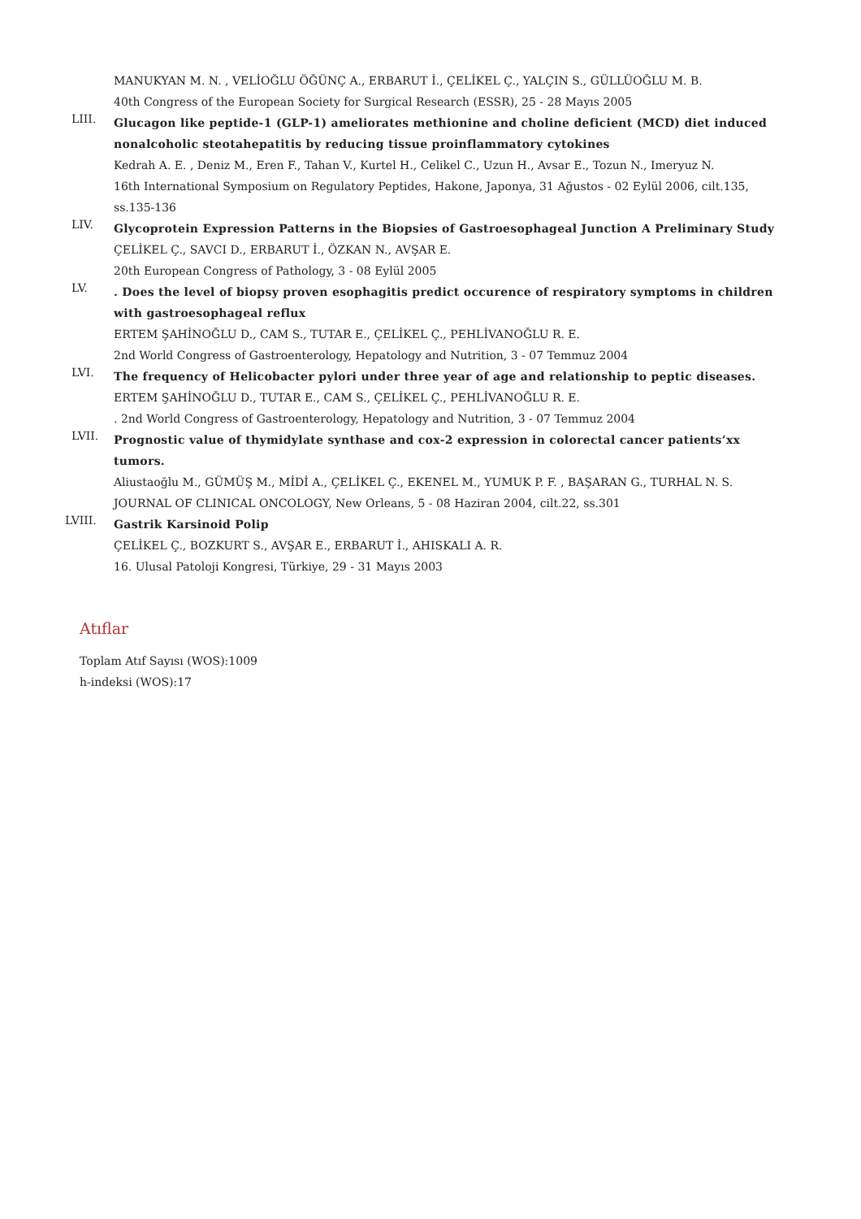MANUKYAN M. N. , VELİOĞLU ÖĞÜNÇ A., ERBARUT İ., ÇELİKEL Ç., YALÇIN S., GÜLLÜOĞLU M. B.
40th Congress of the European Society for Surgical Research (ESSR), 25 - 28 Mayıs 2005
LIII.
Glucagon like peptide-1 (GLP-1) ameliorates methionine and choline deficient (MCD) diet induced nonalcoholic steotahepatitis by reducing tissue proinflammatory cytokines
Kedrah A. E. , Deniz M., Eren F., Tahan V., Kurtel H., Celikel C., Uzun H., Avsar E., Tozun N., Imeryuz N.
16th International Symposium on Regulatory Peptides, Hakone, Japonya, 31 Ağustos - 02 Eylül 2006, cilt.135, ss.135-136
LIV.
Glycoprotein Expression Patterns in the Biopsies of Gastroesophageal Junction A Preliminary Study
ÇELİKEL Ç., SAVCI D., ERBARUT İ., ÖZKAN N., AVŞAR E.
20th European Congress of Pathology, 3 - 08 Eylül 2005
LV.
. Does the level of biopsy proven esophagitis predict occurence of respiratory symptoms in children with gastroesophageal reflux
ERTEM ŞAHİNOĞLU D., CAM S., TUTAR E., ÇELİKEL Ç., PEHLİVANOĞLU R. E.
2nd World Congress of Gastroenterology, Hepatology and Nutrition, 3 - 07 Temmuz 2004
LVI.
The frequency of Helicobacter pylori under three year of age and relationship to peptic diseases.
ERTEM ŞAHİNOĞLU D., TUTAR E., CAM S., ÇELİKEL Ç., PEHLİVANOĞLU R. E.
. 2nd World Congress of Gastroenterology, Hepatology and Nutrition, 3 - 07 Temmuz 2004
LVII.
Prognostic value of thymidylate synthase and cox-2 expression in colorectal cancer patients’xx tumors.
Aliustaoğlu M., GÜMÜŞ M., MİDİ A., ÇELİKEL Ç., EKENEL M., YUMUK P. F. , BAŞARAN G., TURHAL N. S.
JOURNAL OF CLINICAL ONCOLOGY, New Orleans, 5 - 08 Haziran 2004, cilt.22, ss.301
LVIII.
Gastrik Karsinoid Polip
ÇELİKEL Ç., BOZKURT S., AVŞAR E., ERBARUT İ., AHISKALI A. R.
16. Ulusal Patoloji Kongresi, Türkiye, 29 - 31 Mayıs 2003
Atıflar
Toplam Atıf Sayısı (WOS):1009
h-indeksi (WOS):17